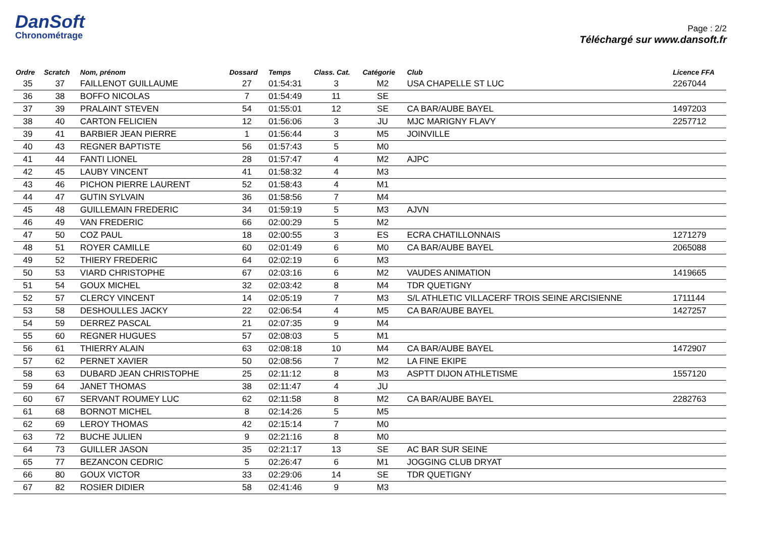DanSoft
Chronométrage
Page : 2/2
Téléchargé sur www.dansoft.fr
| Ordre | Scratch | Nom, prénom | Dossard | Temps | Class. Cat. | Catégorie | Club | Licence FFA |
| --- | --- | --- | --- | --- | --- | --- | --- | --- |
| 35 | 37 | FAILLENOT GUILLAUME | 27 | 01:54:31 | 3 | M2 | USA CHAPELLE ST LUC | 2267044 |
| 36 | 38 | BOFFO NICOLAS | 7 | 01:54:49 | 11 | SE | | |
| 37 | 39 | PRALAINT STEVEN | 54 | 01:55:01 | 12 | SE | CA BAR/AUBE BAYEL | 1497203 |
| 38 | 40 | CARTON FELICIEN | 12 | 01:56:06 | 3 | JU | MJC MARIGNY FLAVY | 2257712 |
| 39 | 41 | BARBIER JEAN PIERRE | 1 | 01:56:44 | 3 | M5 | JOINVILLE | |
| 40 | 43 | REGNER BAPTISTE | 56 | 01:57:43 | 5 | M0 | | |
| 41 | 44 | FANTI LIONEL | 28 | 01:57:47 | 4 | M2 | AJPC | |
| 42 | 45 | LAUBY VINCENT | 41 | 01:58:32 | 4 | M3 | | |
| 43 | 46 | PICHON PIERRE LAURENT | 52 | 01:58:43 | 4 | M1 | | |
| 44 | 47 | GUTIN SYLVAIN | 36 | 01:58:56 | 7 | M4 | | |
| 45 | 48 | GUILLEMAIN FREDERIC | 34 | 01:59:19 | 5 | M3 | AJVN | |
| 46 | 49 | VAN FREDERIC | 66 | 02:00:29 | 5 | M2 | | |
| 47 | 50 | COZ PAUL | 18 | 02:00:55 | 3 | ES | ECRA CHATILLONNAIS | 1271279 |
| 48 | 51 | ROYER CAMILLE | 60 | 02:01:49 | 6 | M0 | CA BAR/AUBE BAYEL | 2065088 |
| 49 | 52 | THIERY FREDERIC | 64 | 02:02:19 | 6 | M3 | | |
| 50 | 53 | VIARD CHRISTOPHE | 67 | 02:03:16 | 6 | M2 | VAUDES ANIMATION | 1419665 |
| 51 | 54 | GOUX MICHEL | 32 | 02:03:42 | 8 | M4 | TDR QUETIGNY | |
| 52 | 57 | CLERCY VINCENT | 14 | 02:05:19 | 7 | M3 | S/L ATHLETIC VILLACERF TROIS SEINE ARCISIENNE | 1711144 |
| 53 | 58 | DESHOULLES JACKY | 22 | 02:06:54 | 4 | M5 | CA BAR/AUBE BAYEL | 1427257 |
| 54 | 59 | DERREZ PASCAL | 21 | 02:07:35 | 9 | M4 | | |
| 55 | 60 | REGNER HUGUES | 57 | 02:08:03 | 5 | M1 | | |
| 56 | 61 | THIERRY ALAIN | 63 | 02:08:18 | 10 | M4 | CA BAR/AUBE BAYEL | 1472907 |
| 57 | 62 | PERNET XAVIER | 50 | 02:08:56 | 7 | M2 | LA FINE EKIPE | |
| 58 | 63 | DUBARD JEAN CHRISTOPHE | 25 | 02:11:12 | 8 | M3 | ASPTT DIJON ATHLETISME | 1557120 |
| 59 | 64 | JANET THOMAS | 38 | 02:11:47 | 4 | JU | | |
| 60 | 67 | SERVANT ROUMEY LUC | 62 | 02:11:58 | 8 | M2 | CA BAR/AUBE BAYEL | 2282763 |
| 61 | 68 | BORNOT MICHEL | 8 | 02:14:26 | 5 | M5 | | |
| 62 | 69 | LEROY THOMAS | 42 | 02:15:14 | 7 | M0 | | |
| 63 | 72 | BUCHE JULIEN | 9 | 02:21:16 | 8 | M0 | | |
| 64 | 73 | GUILLER JASON | 35 | 02:21:17 | 13 | SE | AC BAR SUR SEINE | |
| 65 | 77 | BEZANCON CEDRIC | 5 | 02:26:47 | 6 | M1 | JOGGING CLUB DRYAT | |
| 66 | 80 | GOUX VICTOR | 33 | 02:29:06 | 14 | SE | TDR QUETIGNY | |
| 67 | 82 | ROSIER DIDIER | 58 | 02:41:46 | 9 | M3 | | |